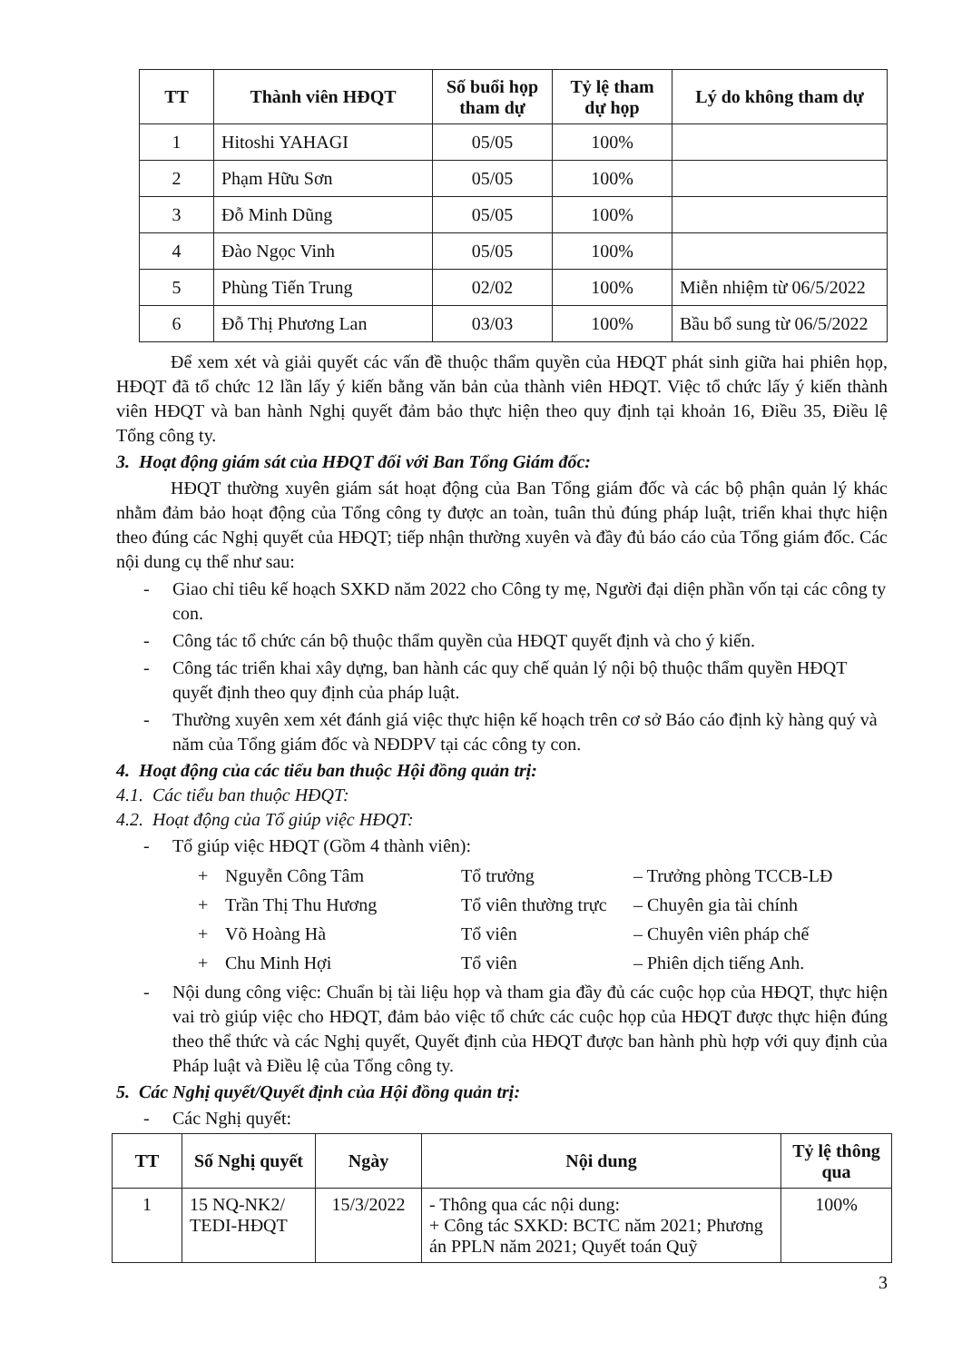| TT | Thành viên HĐQT | Số buổi họp tham dự | Tỷ lệ tham dự họp | Lý do không tham dự |
| --- | --- | --- | --- | --- |
| 1 | Hitoshi YAHAGI | 05/05 | 100% | |
| 2 | Phạm Hữu Sơn | 05/05 | 100% | |
| 3 | Đỗ Minh Dũng | 05/05 | 100% | |
| 4 | Đào Ngọc Vinh | 05/05 | 100% | |
| 5 | Phùng Tiến Trung | 02/02 | 100% | Miễn nhiệm từ 06/5/2022 |
| 6 | Đỗ Thị Phương Lan | 03/03 | 100% | Bầu bổ sung từ 06/5/2022 |
Để xem xét và giải quyết các vấn đề thuộc thẩm quyền của HĐQT phát sinh giữa hai phiên họp, HĐQT đã tổ chức 12 lần lấy ý kiến bằng văn bản của thành viên HĐQT. Việc tổ chức lấy ý kiến thành viên HĐQT và ban hành Nghị quyết đảm bảo thực hiện theo quy định tại khoản 16, Điều 35, Điều lệ Tổng công ty.
3. Hoạt động giám sát của HĐQT đối với Ban Tổng Giám đốc:
HĐQT thường xuyên giám sát hoạt động của Ban Tổng giám đốc và các bộ phận quản lý khác nhằm đảm bảo hoạt động của Tổng công ty được an toàn, tuân thủ đúng pháp luật, triển khai thực hiện theo đúng các Nghị quyết của HĐQT; tiếp nhận thường xuyên và đầy đủ báo cáo của Tổng giám đốc. Các nội dung cụ thể như sau:
- Giao chỉ tiêu kế hoạch SXKD năm 2022 cho Công ty mẹ, Người đại diện phần vốn tại các công ty con.
- Công tác tổ chức cán bộ thuộc thẩm quyền của HĐQT quyết định và cho ý kiến.
- Công tác triển khai xây dựng, ban hành các quy chế quản lý nội bộ thuộc thẩm quyền HĐQT quyết định theo quy định của pháp luật.
- Thường xuyên xem xét đánh giá việc thực hiện kế hoạch trên cơ sở Báo cáo định kỳ hàng quý và năm của Tổng giám đốc và NĐDPV tại các công ty con.
4. Hoạt động của các tiểu ban thuộc Hội đồng quản trị:
4.1. Các tiểu ban thuộc HĐQT:
4.2. Hoạt động của Tổ giúp việc HĐQT:
- Tổ giúp việc HĐQT (Gồm 4 thành viên):
+ Nguyễn Công Tâm Tổ trưởng – Trưởng phòng TCCB-LĐ + Trần Thị Thu Hương Tổ viên thường trực – Chuyên gia tài chính + Võ Hoàng Hà Tổ viên – Chuyên viên pháp chế + Chu Minh Hợi Tổ viên – Phiên dịch tiếng Anh.
- Nội dung công việc: Chuẩn bị tài liệu họp và tham gia đầy đủ các cuộc họp của HĐQT, thực hiện vai trò giúp việc cho HĐQT, đảm bảo việc tổ chức các cuộc họp của HĐQT được thực hiện đúng theo thể thức và các Nghị quyết, Quyết định của HĐQT được ban hành phù hợp với quy định của Pháp luật và Điều lệ của Tổng công ty.
5. Các Nghị quyết/Quyết định của Hội đồng quản trị:
- Các Nghị quyết:
| TT | Số Nghị quyết | Ngày | Nội dung | Tỷ lệ thông qua |
| --- | --- | --- | --- | --- |
| 1 | 15 NQ-NK2/ TEDI-HĐQT | 15/3/2022 | - Thông qua các nội dung: + Công tác SXKD: BCTC năm 2021; Phương án PPLN năm 2021; Quyết toán Quỹ | 100% |
3